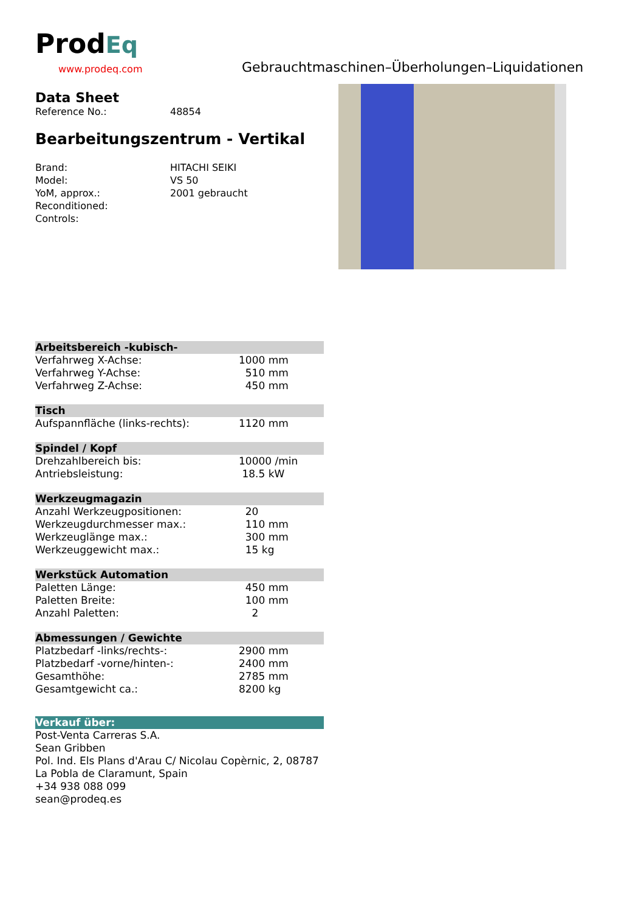ProdEq
www.prodeq.com
Gebrauchtmaschinen–Überholungen–Liquidationen
Data Sheet
Reference No.: 48854
Bearbeitungszentrum - Vertikal
Brand: HITACHI SEIKI
Model: VS 50
YoM, approx.: 2001 gebraucht
Reconditioned:
Controls:
| Arbeitsbereich -kubisch- | |
| --- | --- |
| Verfahrweg X-Achse: | 1000 mm |
| Verfahrweg Y-Achse: | 510 mm |
| Verfahrweg Z-Achse: | 450 mm |
| Tisch | |
| Aufspannfläche (links-rechts): | 1120 mm |
| Spindel / Kopf | |
| Drehzahlbereich bis: | 10000 /min |
| Antriebsleistung: | 18.5 kW |
| Werkzeugmagazin | |
| Anzahl Werkzeugpositionen: | 20 |
| Werkzeugdurchmesser max.: | 110 mm |
| Werkzeuglänge max.: | 300 mm |
| Werkzeuggewicht max.: | 15 kg |
| Werkstück Automation | |
| Paletten Länge: | 450 mm |
| Paletten Breite: | 100 mm |
| Anzahl Paletten: | 2 |
| Abmessungen / Gewichte | |
| Platzbedarf -links/rechts-: | 2900 mm |
| Platzbedarf -vorne/hinten-: | 2400 mm |
| Gesamthöhe: | 2785 mm |
| Gesamtgewicht ca.: | 8200 kg |
| Verkauf über: |
| --- |
| Post-Venta Carreras S.A. |
| Sean Gribben |
| Pol. Ind. Els Plans d'Arau C/ Nicolau Copèrnic, 2, 08787 |
| La Pobla de Claramunt, Spain |
| +34 938 088 099 |
| sean@prodeq.es |